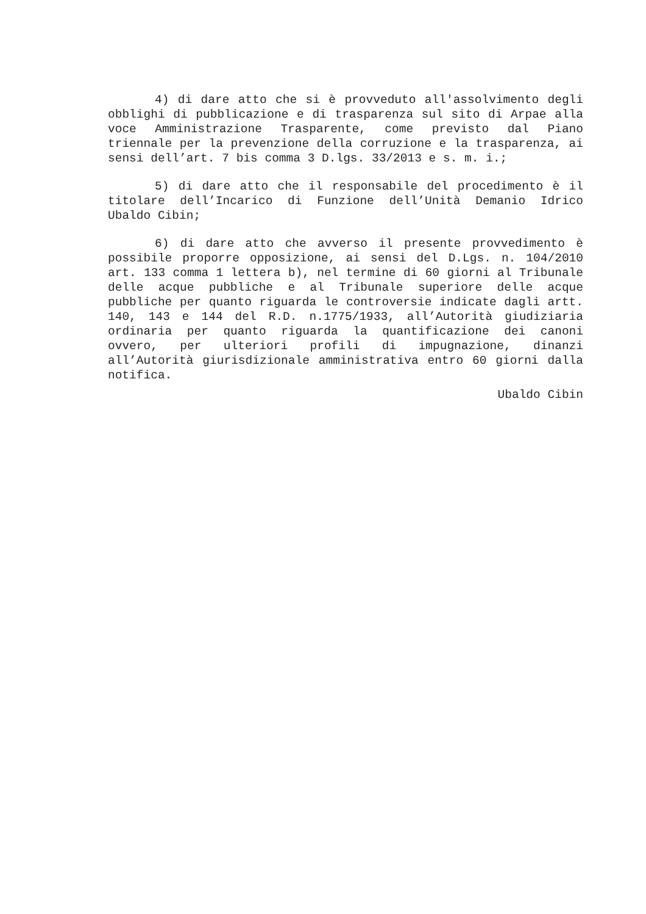4) di dare atto che si è provveduto all'assolvimento degli obblighi di pubblicazione e di trasparenza sul sito di Arpae alla voce Amministrazione Trasparente, come previsto dal Piano triennale per la prevenzione della corruzione e la trasparenza, ai sensi dell’art. 7 bis comma 3 D.lgs. 33/2013 e s. m. i.;
5) di dare atto che il responsabile del procedimento è il titolare dell’Incarico di Funzione dell’Unità Demanio Idrico Ubaldo Cibin;
6) di dare atto che avverso il presente provvedimento è possibile proporre opposizione, ai sensi del D.Lgs. n. 104/2010 art. 133 comma 1 lettera b), nel termine di 60 giorni al Tribunale delle acque pubbliche e al Tribunale superiore delle acque pubbliche per quanto riguarda le controversie indicate dagli artt. 140, 143 e 144 del R.D. n.1775/1933, all’Autorità giudiziaria ordinaria per quanto riguarda la quantificazione dei canoni ovvero, per ulteriori profili di impugnazione, dinanzi all’Autorità giurisdizionale amministrativa entro 60 giorni dalla notifica.
Ubaldo Cibin